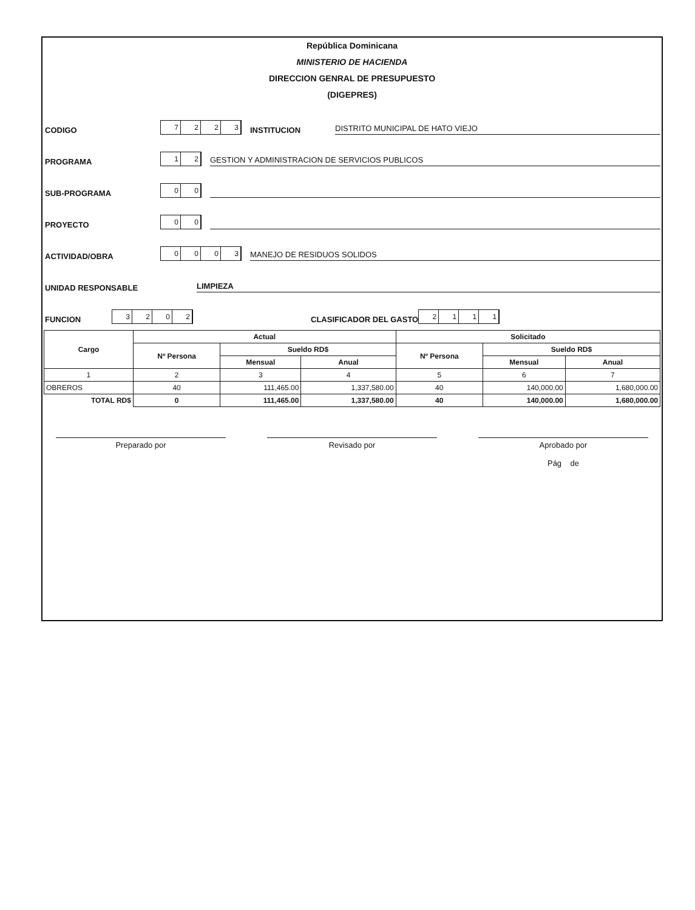República Dominicana
MINISTERIO DE HACIENDA
DIRECCION GENRAL DE PRESUPUESTO
(DIGEPRES)
CODIGO 7223 INSTITUCION DISTRITO MUNICIPAL DE HATO VIEJO
PROGRAMA 12 GESTION Y ADMINISTRACION DE SERVICIOS PUBLICOS
SUB-PROGRAMA 00
PROYECTO 00
ACTIVIDAD/OBRA 0003 MANEJO DE RESIDUOS SOLIDOS
UNIDAD RESPONSABLE LIMPIEZA
FUNCION 3202 CLASIFICADOR DEL GASTO 2111
| Cargo | Actual | | | Solicitado | | |
| --- | --- | --- | --- | --- | --- | --- |
| | Nº Persona | Sueldo RD$ | | Nº Persona | Sueldo RD$ | |
| | | Mensual | Anual | | Mensual | Anual |
| 1 | 2 | 3 | 4 | 5 | 6 | 7 |
| OBREROS | 40 | 111,465.00 | 1,337,580.00 | 40 | 140,000.00 | 1,680,000.00 |
| TOTAL RD$ | 0 | 111,465.00 | 1,337,580.00 | 40 | 140,000.00 | 1,680,000.00 |
Preparado por Revisado por Aprobado por
Pág de